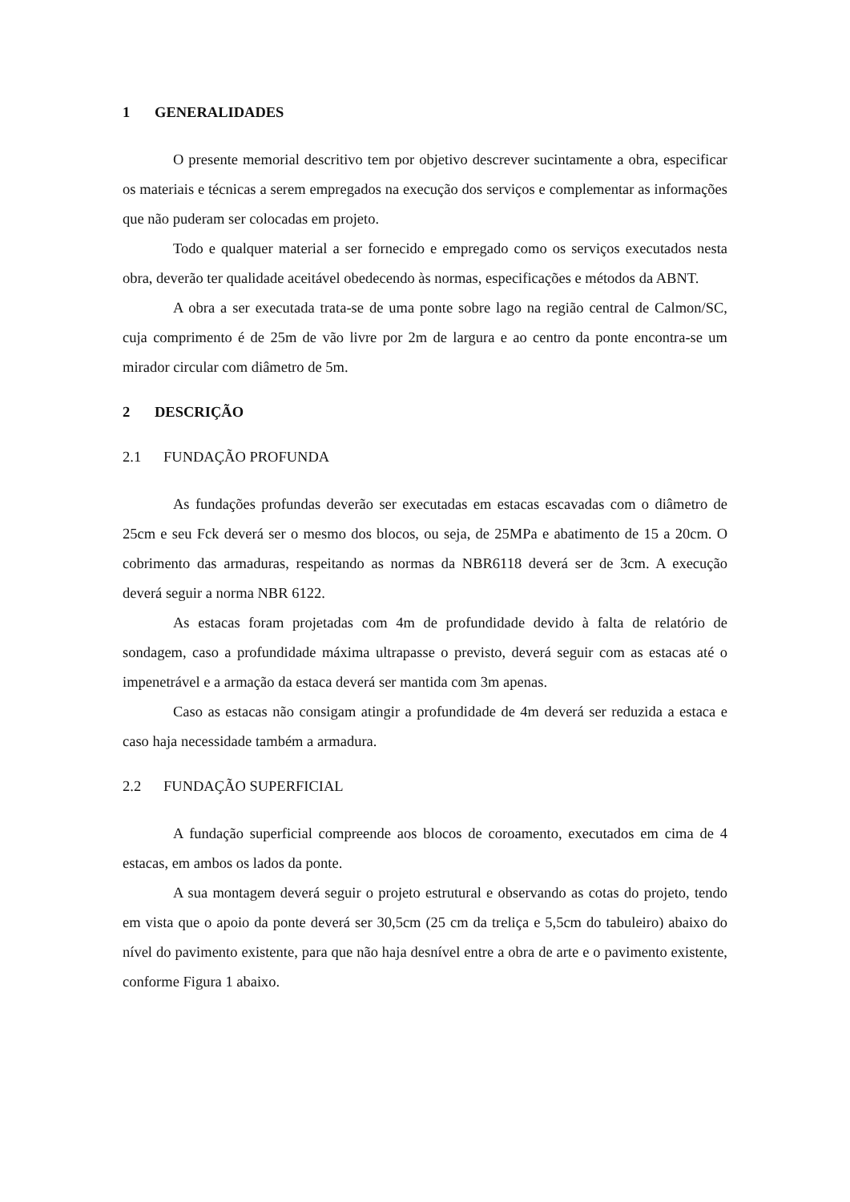1 GENERALIDADES
O presente memorial descritivo tem por objetivo descrever sucintamente a obra, especificar os materiais e técnicas a serem empregados na execução dos serviços e complementar as informações que não puderam ser colocadas em projeto.
Todo e qualquer material a ser fornecido e empregado como os serviços executados nesta obra, deverão ter qualidade aceitável obedecendo às normas, especificações e métodos da ABNT.
A obra a ser executada trata-se de uma ponte sobre lago na região central de Calmon/SC, cuja comprimento é de 25m de vão livre por 2m de largura e ao centro da ponte encontra-se um mirador circular com diâmetro de 5m.
2 DESCRIÇÃO
2.1 FUNDAÇÃO PROFUNDA
As fundações profundas deverão ser executadas em estacas escavadas com o diâmetro de 25cm e seu Fck deverá ser o mesmo dos blocos, ou seja, de 25MPa e abatimento de 15 a 20cm. O cobrimento das armaduras, respeitando as normas da NBR6118 deverá ser de 3cm. A execução deverá seguir a norma NBR 6122.
As estacas foram projetadas com 4m de profundidade devido à falta de relatório de sondagem, caso a profundidade máxima ultrapasse o previsto, deverá seguir com as estacas até o impenetrável e a armação da estaca deverá ser mantida com 3m apenas.
Caso as estacas não consigam atingir a profundidade de 4m deverá ser reduzida a estaca e caso haja necessidade também a armadura.
2.2 FUNDAÇÃO SUPERFICIAL
A fundação superficial compreende aos blocos de coroamento, executados em cima de 4 estacas, em ambos os lados da ponte.
A sua montagem deverá seguir o projeto estrutural e observando as cotas do projeto, tendo em vista que o apoio da ponte deverá ser 30,5cm (25 cm da treliça e 5,5cm do tabuleiro) abaixo do nível do pavimento existente, para que não haja desnível entre a obra de arte e o pavimento existente, conforme Figura 1 abaixo.